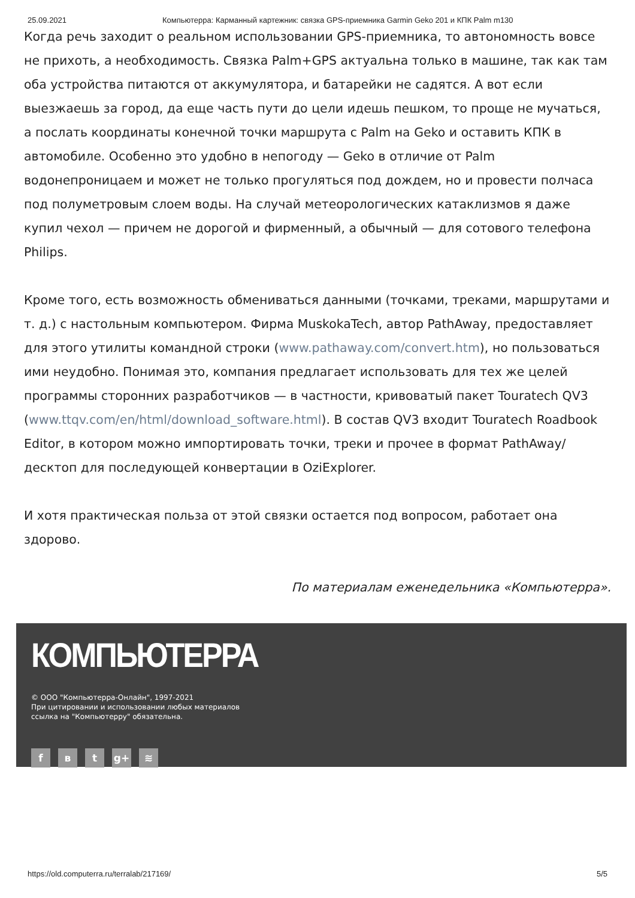25.09.2021 Компьютерра: Карманный картежник: связка GPS-приемника Garmin Geko 201 и КПК Palm m130
Когда речь заходит о реальном использовании GPS-приемника, то автономность вовсе не прихоть, а необходимость. Связка Palm+GPS актуальна только в машине, так как там оба устройства питаются от аккумулятора, и батарейки не садятся. А вот если выезжаешь за город, да еще часть пути до цели идешь пешком, то проще не мучаться, а послать координаты конечной точки маршрута с Palm на Geko и оставить КПК в автомобиле. Особенно это удобно в непогоду — Geko в отличие от Palm водонепроницаем и может не только прогуляться под дождем, но и провести полчаса под полуметровым слоем воды. На случай метеорологических катаклизмов я даже купил чехол — причем не дорогой и фирменный, а обычный — для сотового телефона Philips.
Кроме того, есть возможность обмениваться данными (точками, треками, маршрутами и т. д.) с настольным компьютером. Фирма MuskokaTech, автор PathAway, предоставляет для этого утилиты командной строки (www.pathaway.com/convert.htm), но пользоваться ими неудобно. Понимая это, компания предлагает использовать для тех же целей программы сторонних разработчиков — в частности, кривоватый пакет Touratech QV3 (www.ttqv.com/en/html/download_software.html). В состав QV3 входит Touratech Roadbook Editor, в котором можно импортировать точки, треки и прочее в формат PathAway/десктоп для последующей конвертации в OziExplorer.
И хотя практическая польза от этой связки остается под вопросом, работает она здорово.
По материалам еженедельника «Компьютерра».
КОМПЬЮТЕРРА
© ООО "Компьютерра-Онлайн", 1997-2021
При цитировании и использовании любых материалов
ссылка на "Компьютерру" обязательна.
fв t g+ ≋
https://old.computerra.ru/terralab/217169/ 5/5